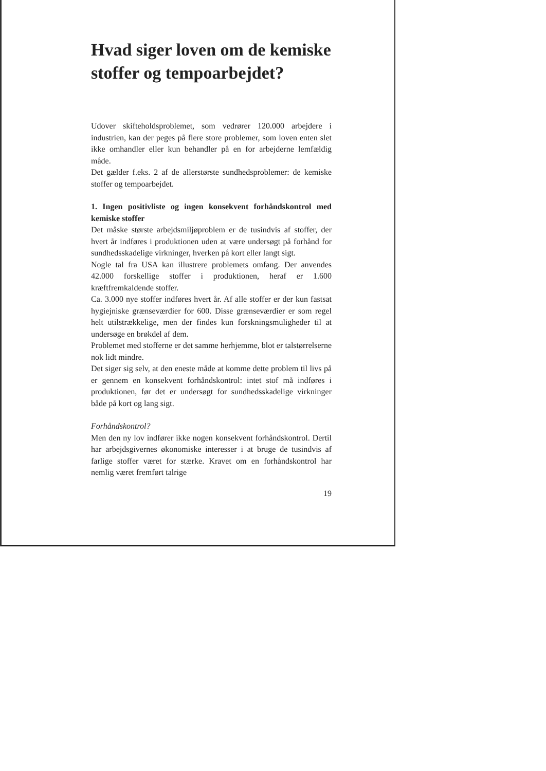Hvad siger loven om de kemiske stoffer og tempoarbejdet?
Udover skifteholdsproblemet, som vedrører 120.000 arbejdere i industrien, kan der peges på flere store problemer, som loven enten slet ikke omhandler eller kun behandler på en for arbejderne lemfældig måde.
Det gælder f.eks. 2 af de allerstørste sundhedsproblemer: de kemiske stoffer og tempoarbejdet.
1. Ingen positivliste og ingen konsekvent forhåndskontrol med kemiske stoffer
Det måske største arbejdsmiljøproblem er de tusindvis af stoffer, der hvert år indføres i produktionen uden at være undersøgt på forhånd for sundhedsskadelige virkninger, hverken på kort eller langt sigt.
Nogle tal fra USA kan illustrere problemets omfang. Der anvendes 42.000 forskellige stoffer i produktionen, heraf er 1.600 kræftfremkaldende stoffer.
Ca. 3.000 nye stoffer indføres hvert år. Af alle stoffer er der kun fastsat hygiejniske grænseværdier for 600. Disse grænseværdier er som regel helt utilstrækkelige, men der findes kun forskningsmuligheder til at undersøge en brøkdel af dem.
Problemet med stofferne er det samme herhjemme, blot er talstørrelserne nok lidt mindre.
Det siger sig selv, at den eneste måde at komme dette problem til livs på er gennem en konsekvent forhåndskontrol: intet stof må indføres i produktionen, før det er undersøgt for sundhedsskadelige virkninger både på kort og lang sigt.
Forhåndskontrol?
Men den ny lov indfører ikke nogen konsekvent forhåndskontrol. Dertil har arbejdsgivernes økonomiske interesser i at bruge de tusindvis af farlige stoffer været for stærke. Kravet om en forhåndskontrol har nemlig været fremført talrige
19